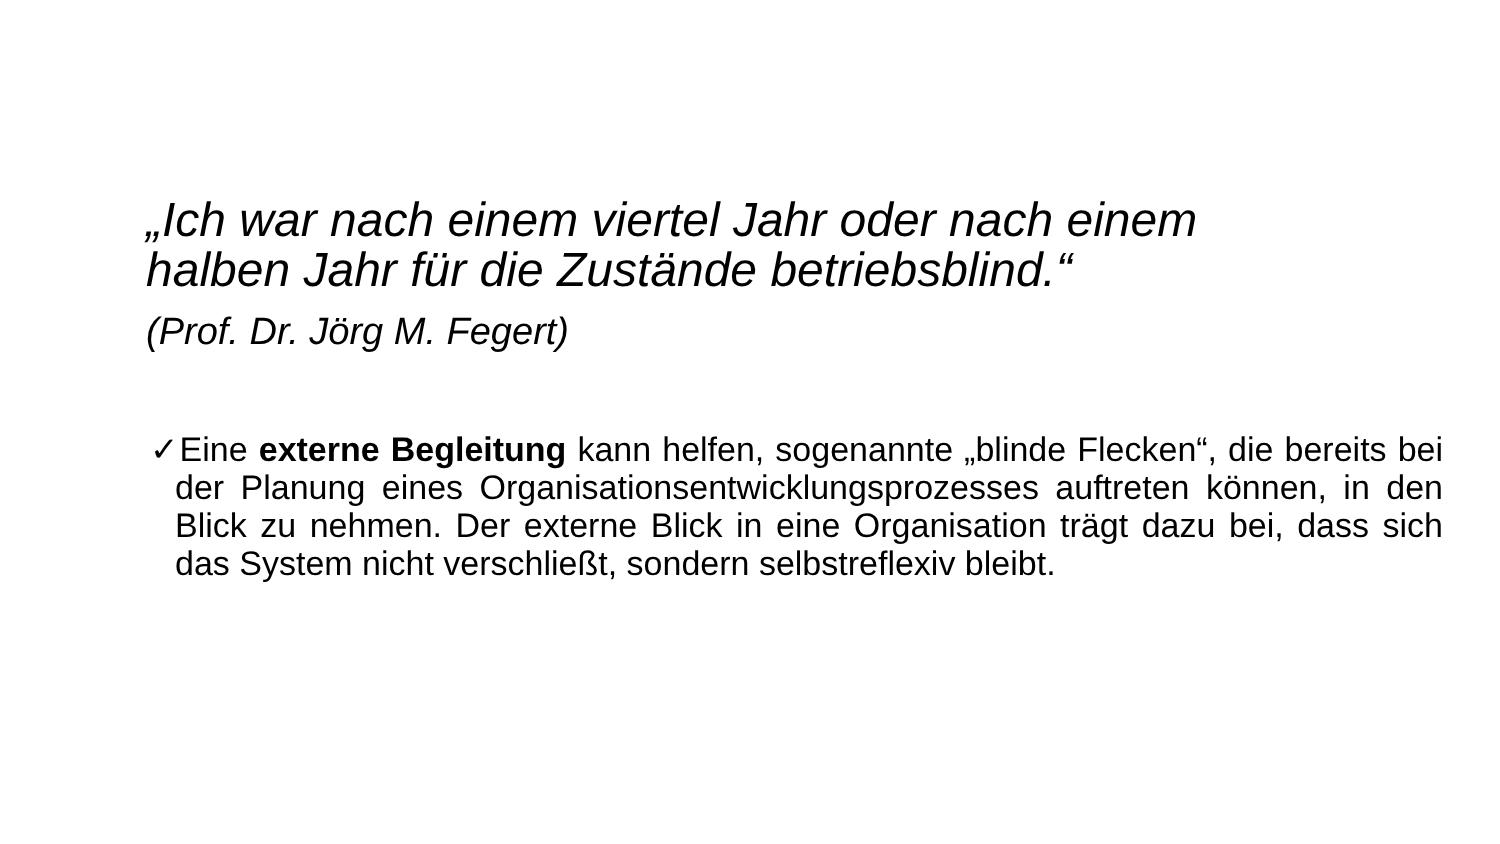„Ich war nach einem viertel Jahr oder nach einem halben Jahr für die Zustände betriebsblind.“
(Prof. Dr. Jörg M. Fegert)
✓Eine externe Begleitung kann helfen, sogenannte „blinde Flecken“, die bereits bei der Planung eines Organisationsentwicklungsprozesses auftreten können, in den Blick zu nehmen. Der externe Blick in eine Organisation trägt dazu bei, dass sich das System nicht verschließt, sondern selbstreflexiv bleibt.